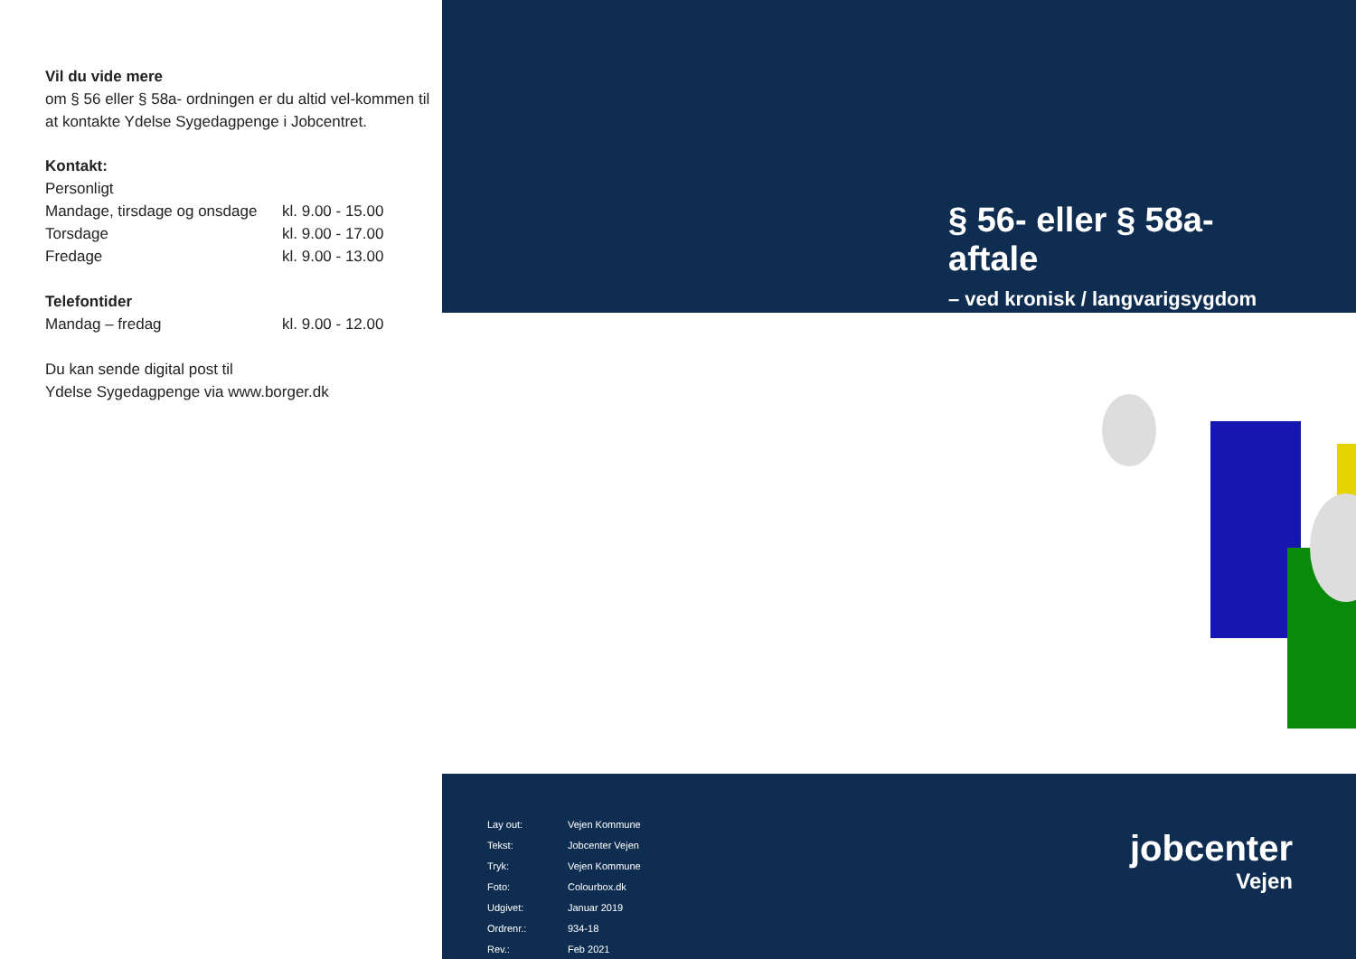Vil du vide mere
om § 56 eller § 58a- ordningen er du altid vel-kommen til at kontakte Ydelse Sygedagpenge i Jobcentret.
Kontakt:
| Personligt | |
| Mandage, tirsdage og onsdage | kl. 9.00 - 15.00 |
| Torsdage | kl. 9.00 - 17.00 |
| Fredage | kl. 9.00 - 13.00 |
Telefontider
| Mandag – fredag | kl. 9.00 - 12.00 |
Du kan sende digital post til
Ydelse Sygedagpenge via www.borger.dk
§ 56- eller § 58a- aftale
– ved kronisk / langvarigsygdom
| Lay out: | Vejen Kommune |
| Tekst: | Jobcenter Vejen |
| Tryk: | Vejen Kommune |
| Foto: | Colourbox.dk |
| Udgivet: | Januar 2019 |
| Ordrenr.: | 934-18 |
| Rev.: | Feb 2021 |
jobcenter
Vejen